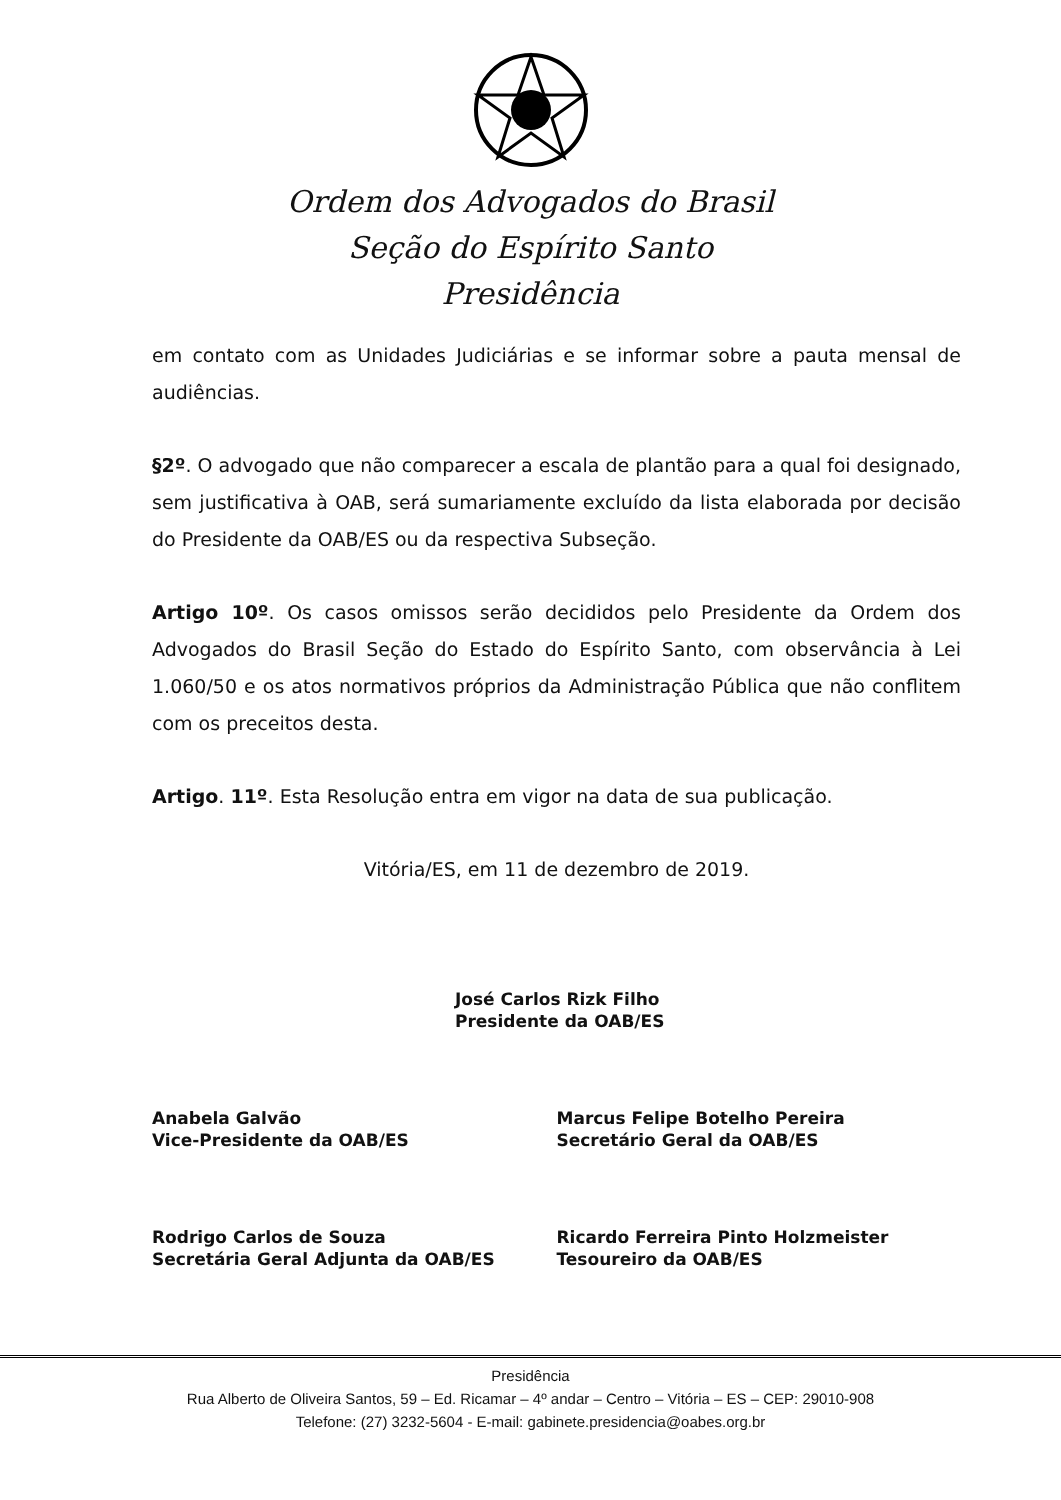Ordem dos Advogados do Brasil
Seção do Espírito Santo
Presidência
em contato com as Unidades Judiciárias e se informar sobre a pauta mensal de audiências.
§2º. O advogado que não comparecer a escala de plantão para a qual foi designado, sem justificativa à OAB, será sumariamente excluído da lista elaborada por decisão do Presidente da OAB/ES ou da respectiva Subseção.
Artigo 10º. Os casos omissos serão decididos pelo Presidente da Ordem dos Advogados do Brasil Seção do Estado do Espírito Santo, com observância à Lei 1.060/50 e os atos normativos próprios da Administração Pública que não conflitem com os preceitos desta.
Artigo. 11º. Esta Resolução entra em vigor na data de sua publicação.
Vitória/ES, em 11 de dezembro de 2019.
José Carlos Rizk Filho
Presidente da OAB/ES
Anabela Galvão
Vice-Presidente da OAB/ES
Marcus Felipe Botelho Pereira
Secretário Geral da OAB/ES
Rodrigo Carlos de Souza
Secretária Geral Adjunta da OAB/ES
Ricardo Ferreira Pinto Holzmeister
Tesoureiro da OAB/ES
Presidência
Rua Alberto de Oliveira Santos, 59 – Ed. Ricamar – 4º andar – Centro – Vitória – ES – CEP: 29010-908
Telefone: (27) 3232-5604 - E-mail: gabinete.presidencia@oabes.org.br